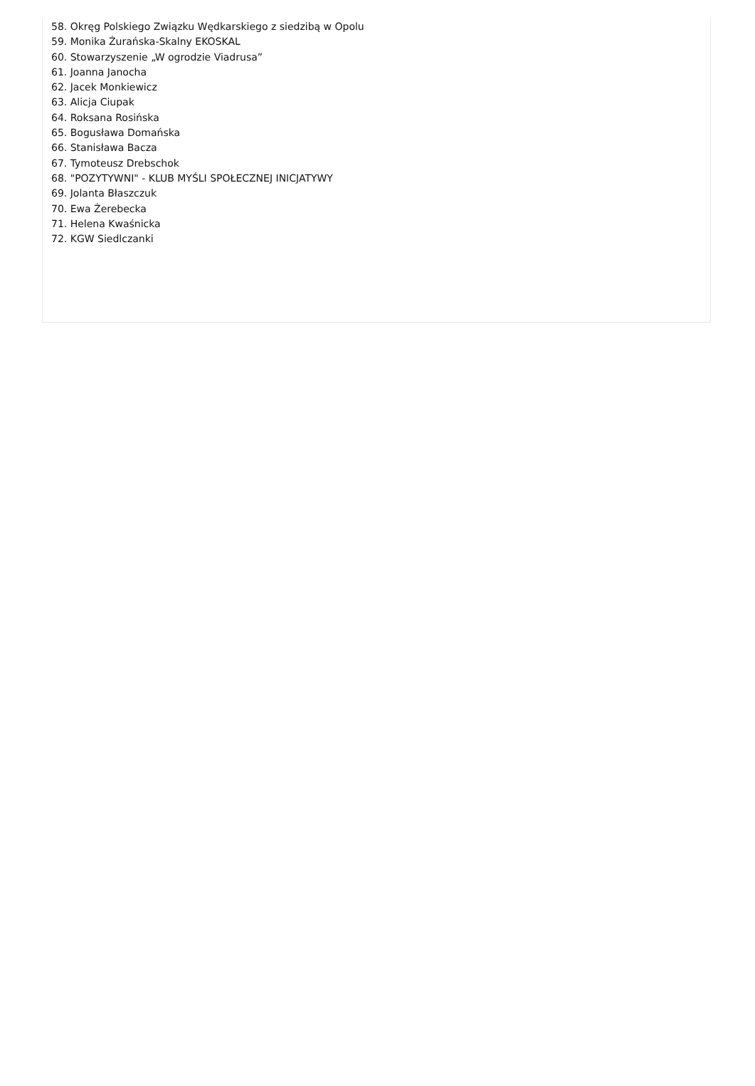58. Okręg Polskiego Związku Wędkarskiego z siedzibą w Opolu
59. Monika Żurańska-Skalny EKOSKAL
60. Stowarzyszenie „W ogrodzie Viadrusa”
61. Joanna Janocha
62. Jacek Monkiewicz
63. Alicja Ciupak
64. Roksana Rosińska
65. Bogusława Domańska
66. Stanisława Bacza
67. Tymoteusz Drebschok
68. "POZYTYWNI" - KLUB MYŚLI SPOŁECZNEJ INICJATYWY
69. Jolanta Błaszczuk
70. Ewa Żerebecka
71. Helena Kwaśnicka
72. KGW Siedlczanki